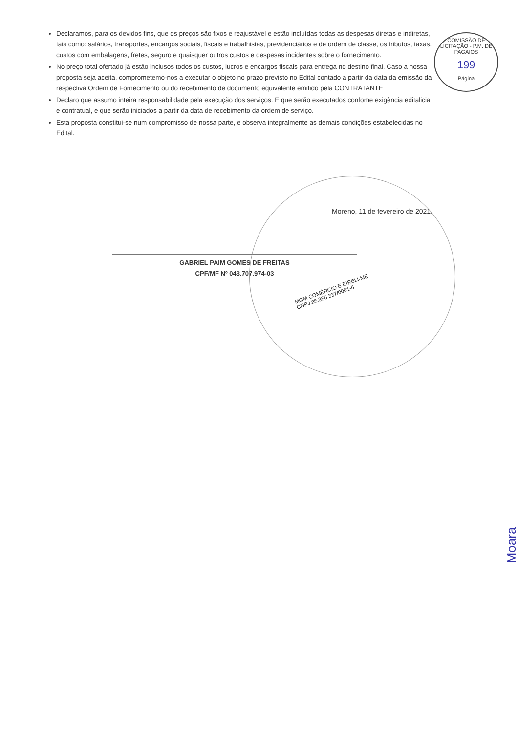COMISSÃO DE LICITAÇÃO - P.M. DE PAGAIOS
199
Página
Declaramos, para os devidos fins, que os preços são fixos e reajustável e estão incluídas todas as despesas diretas e indiretas, tais como: salários, transportes, encargos sociais, fiscais e trabalhistas, previdenciários e de ordem de classe, os tributos, taxas, custos com embalagens, fretes, seguro e quaisquer outros custos e despesas incidentes sobre o fornecimento.
No preço total ofertado já estão inclusos todos os custos, lucros e encargos fiscais para entrega no destino final. Caso a nossa proposta seja aceita, comprometemo-nos a executar o objeto no prazo previsto no Edital contado a partir da data da emissão da respectiva Ordem de Fornecimento ou do recebimento de documento equivalente emitido pela CONTRATANTE
Declaro que assumo inteira responsabilidade pela execução dos serviços. E que serão executados confome exigência editalicia e contratual, e que serão iniciados a partir da data de recebimento da ordem de serviço.
Esta proposta constitui-se num compromisso de nossa parte, e observa integralmente as demais condições estabelecidas no Edital.
Moreno, 11 de fevereiro de 2021.
GABRIEL PAIM GOMES DE FREITAS
CPF/MF Nº 043.707.974-03
MGM COMÉRCIO E EIRELI-ME
CNPJ:25.356.337/0001-6
Moara